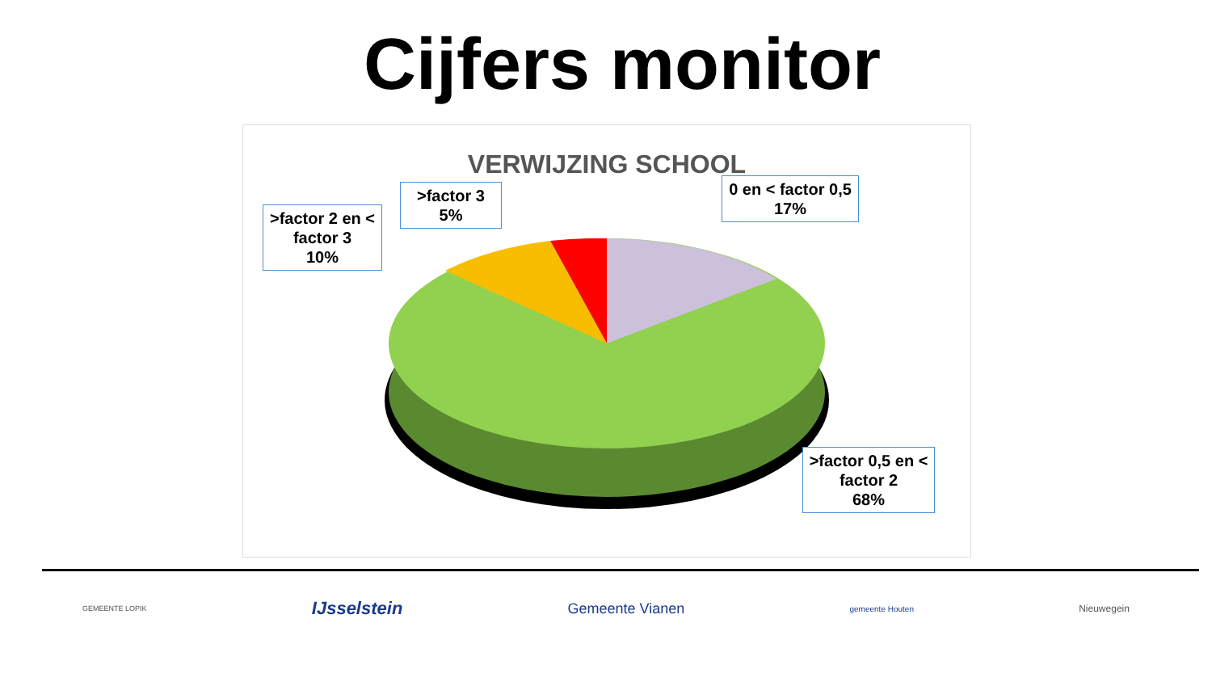Cijfers monitor
VERWIJZING SCHOOL
>factor 2 en < factor 3
10%
>factor 3
5%
0 en < factor 0,5
17%
>factor 0,5 en < factor 2
68%
GEMEENTE LOPIK IJsselstein Gemeente Vianen gemeente Houten Nieuwegein